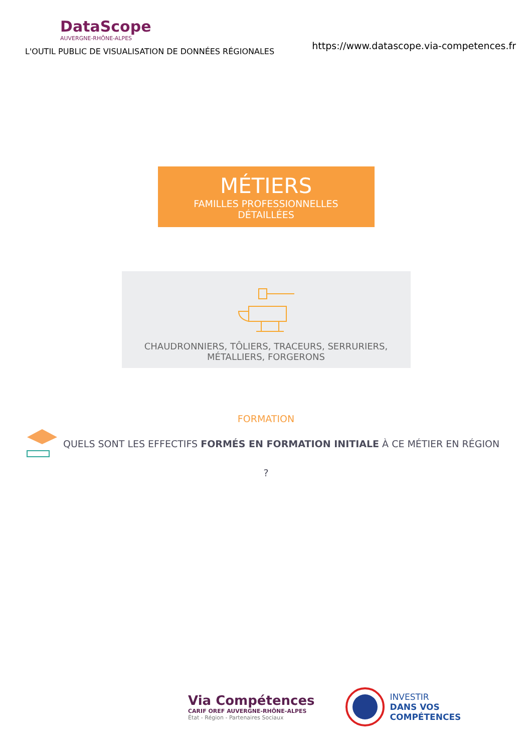DataScope
AUVERGNE-RHÔNE-ALPES
L'OUTIL PUBLIC DE VISUALISATION DE DONNÉES RÉGIONALES
https://www.datascope.via-competences.fr
MÉTIERS
FAMILLES PROFESSIONNELLES
DÉTAILLÉES
CHAUDRONNIERS, TÔLIERS, TRACEURS, SERRURIERS,
MÉTALLIERS, FORGERONS
FORMATION
QUELS SONT LES EFFECTIFS FORMÉS EN FORMATION INITIALE À CE MÉTIER EN RÉGION
?
Via Compétences
CARIF OREF AUVERGNE-RHÔNE-ALPES
État - Région - Partenaires Sociaux
INVESTIR
DANS VOS
COMPÉTENCES